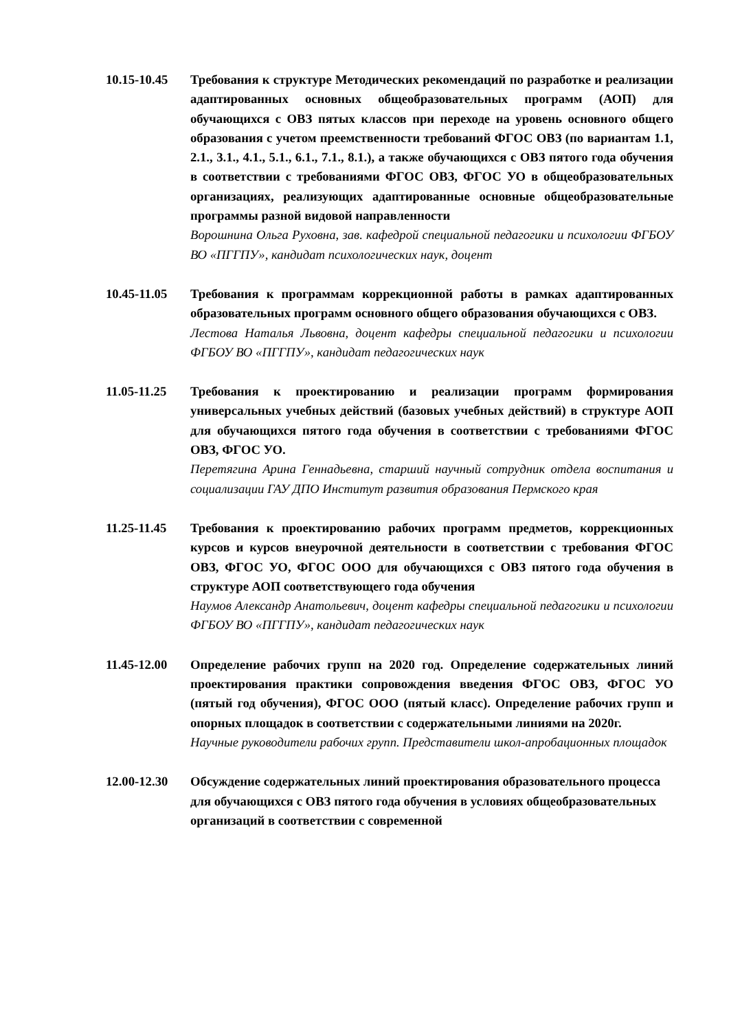10.15-10.45
Требования к структуре Методических рекомендаций по разработке и реализации адаптированных основных общеобразовательных программ (АОП) для обучающихся с ОВЗ пятых классов при переходе на уровень основного общего образования с учетом преемственности требований ФГОС ОВЗ (по вариантам 1.1, 2.1., 3.1., 4.1., 5.1., 6.1., 7.1., 8.1.), а также обучающихся с ОВЗ пятого года обучения в соответствии с требованиями ФГОС ОВЗ, ФГОС УО в общеобразовательных организациях, реализующих адаптированные основные общеобразовательные программы разной видовой направленности
Ворошнина Ольга Руховна, зав. кафедрой специальной педагогики и психологии ФГБОУ ВО «ПГГПУ», кандидат психологических наук, доцент
10.45-11.05
Требования к программам коррекционной работы в рамках адаптированных образовательных программ основного общего образования обучающихся с ОВЗ.
Лестова Наталья Львовна, доцент кафедры специальной педагогики и психологии ФГБОУ ВО «ПГГПУ», кандидат педагогических наук
11.05-11.25
Требования к проектированию и реализации программ формирования универсальных учебных действий (базовых учебных действий) в структуре АОП для обучающихся пятого года обучения в соответствии с требованиями ФГОС ОВЗ, ФГОС УО.
Перетягина Арина Геннадьевна, старший научный сотрудник отдела воспитания и социализации ГАУ ДПО Институт развития образования Пермского края
11.25-11.45
Требования к проектированию рабочих программ предметов, коррекционных курсов и курсов внеурочной деятельности в соответствии с требования ФГОС ОВЗ, ФГОС УО, ФГОС ООО для обучающихся с ОВЗ пятого года обучения в структуре АОП соответствующего года обучения
Наумов Александр Анатольевич, доцент кафедры специальной педагогики и психологии ФГБОУ ВО «ПГГПУ», кандидат педагогических наук
11.45-12.00
Определение рабочих групп на 2020 год. Определение содержательных линий проектирования практики сопровождения введения ФГОС ОВЗ, ФГОС УО (пятый год обучения), ФГОС ООО (пятый класс). Определение рабочих групп и опорных площадок в соответствии с содержательными линиями на 2020г.
Научные руководители рабочих групп. Представители школ-апробационных площадок
12.00-12.30
Обсуждение содержательных линий проектирования образовательного процесса для обучающихся с ОВЗ пятого года обучения в условиях общеобразовательных организаций в соответствии с современной